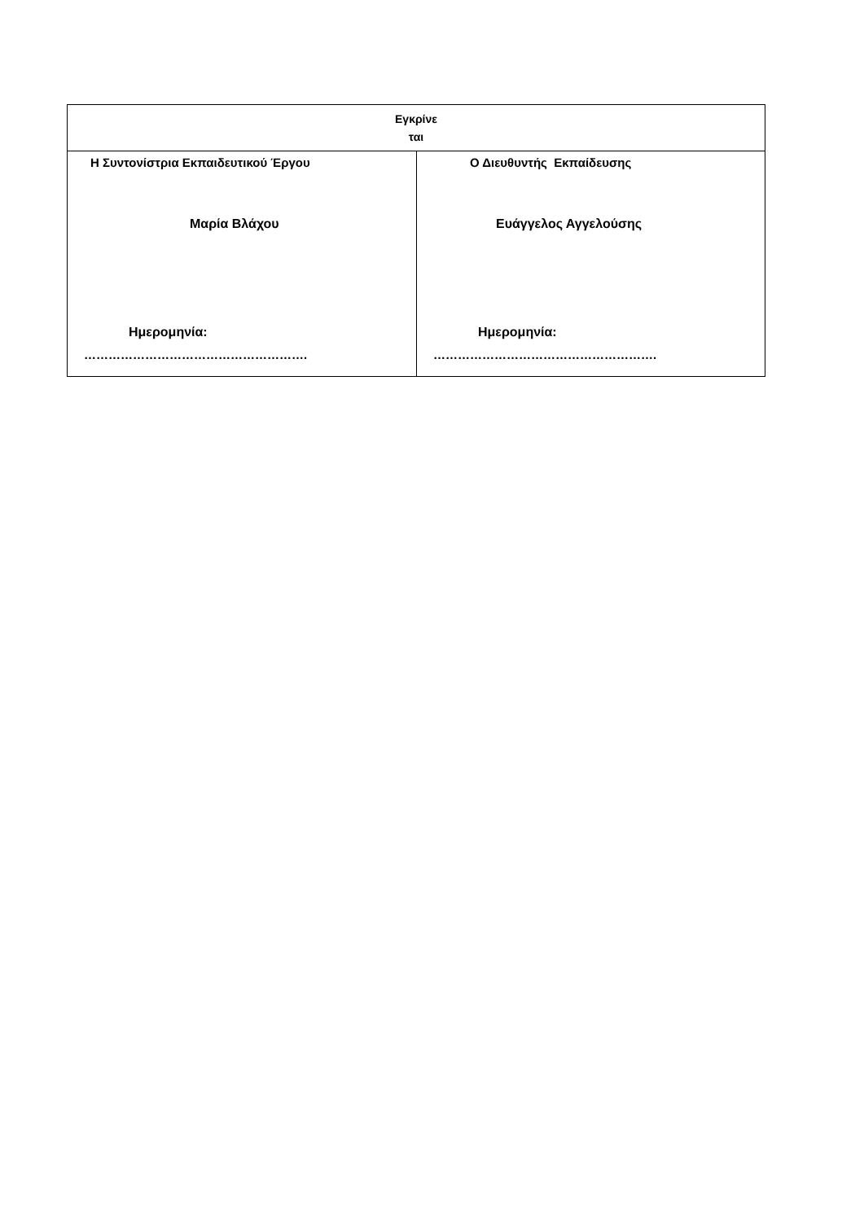| Εγκρίνε ται | |
| Η Συντονίστρια Εκπαιδευτικού Έργου Μαρία Βλάχου Ημερομηνία: ………………………………………………. | Ο Διευθυντής Εκπαίδευσης Ευάγγελος Αγγελούσης Ημερομηνία: ………………………………………………. |